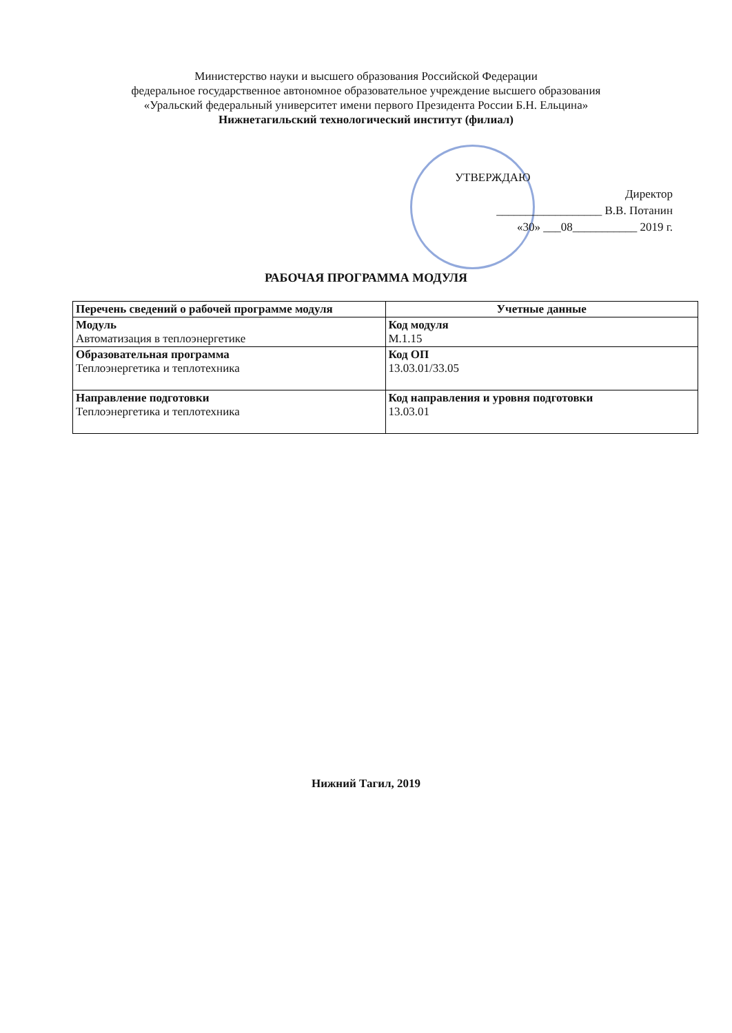Министерство науки и высшего образования Российской Федерации
федеральное государственное автономное образовательное учреждение высшего образования
«Уральский федеральный университет имени первого Президента России Б.Н. Ельцина»
Нижнетагильский технологический институт (филиал)
УТВЕРЖДАЮ
Директор
__________________ В.В. Потанин
«30» ___08___________ 2019 г.
РАБОЧАЯ ПРОГРАММА МОДУЛЯ
| Перечень сведений о рабочей программе модуля | Учетные данные |
| --- | --- |
| Модуль Автоматизация в теплоэнергетике | Код модуля М.1.15 |
| Образовательная программа Теплоэнергетика и теплотехника | Код ОП 13.03.01/33.05 |
| Направление подготовки Теплоэнергетика и теплотехника | Код направления и уровня подготовки 13.03.01 |
Нижний Тагил, 2019